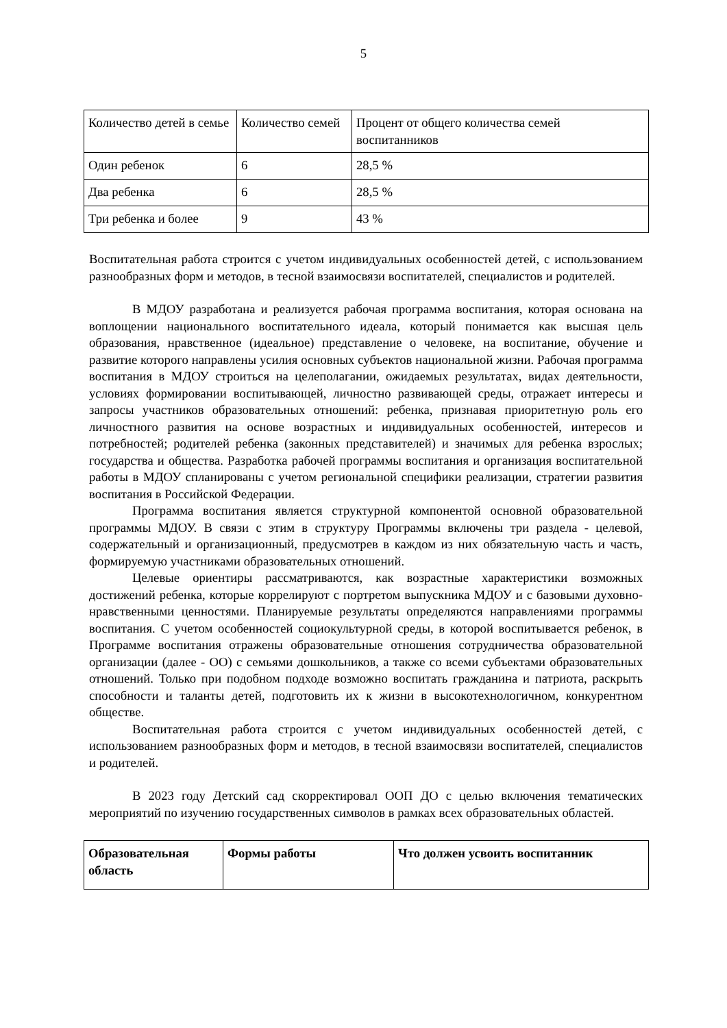5
| Количество детей в семье | Количество семей | Процент от общего количества семей воспитанников |
| Один ребенок | 6 | 28,5 % |
| Два ребенка | 6 | 28,5 % |
| Три ребенка и более | 9 | 43 % |
Воспитательная работа строится с учетом индивидуальных особенностей детей, с использованием разнообразных форм и методов, в тесной взаимосвязи воспитателей, специалистов и родителей.
В МДОУ разработана и реализуется рабочая программа воспитания, которая основана на воплощении национального воспитательного идеала, который понимается как высшая цель образования, нравственное (идеальное) представление о человеке, на воспитание, обучение и развитие которого направлены усилия основных субъектов национальной жизни. Рабочая программа воспитания в МДОУ строиться на целеполагании, ожидаемых результатах, видах деятельности, условиях формировании воспитывающей, личностно развивающей среды, отражает интересы и запросы участников образовательных отношений: ребенка, признавая приоритетную роль его личностного развития на основе возрастных и индивидуальных особенностей, интересов и потребностей; родителей ребенка (законных представителей) и значимых для ребенка взрослых; государства и общества. Разработка рабочей программы воспитания и организация воспитательной работы в МДОУ спланированы с учетом региональной специфики реализации, стратегии развития воспитания в Российской Федерации.
Программа воспитания является структурной компонентой основной образовательной программы МДОУ. В связи с этим в структуру Программы включены три раздела - целевой, содержательный и организационный, предусмотрев в каждом из них обязательную часть и часть, формируемую участниками образовательных отношений.
Целевые ориентиры рассматриваются, как возрастные характеристики возможных достижений ребенка, которые коррелируют с портретом выпускника МДОУ и с базовыми духовно-нравственными ценностями. Планируемые результаты определяются направлениями программы воспитания. С учетом особенностей социокультурной среды, в которой воспитывается ребенок, в Программе воспитания отражены образовательные отношения сотрудничества образовательной организации (далее - ОО) с семьями дошкольников, а также со всеми субъектами образовательных отношений. Только при подобном подходе возможно воспитать гражданина и патриота, раскрыть способности и таланты детей, подготовить их к жизни в высокотехнологичном, конкурентном обществе.
Воспитательная работа строится с учетом индивидуальных особенностей детей, с использованием разнообразных форм и методов, в тесной взаимосвязи воспитателей, специалистов и родителей.
В 2023 году Детский сад скорректировал ООП ДО с целью включения тематических мероприятий по изучению государственных символов в рамках всех образовательных областей.
| Образовательная область | Формы работы | Что должен усвоить воспитанник |
| --- | --- | --- |